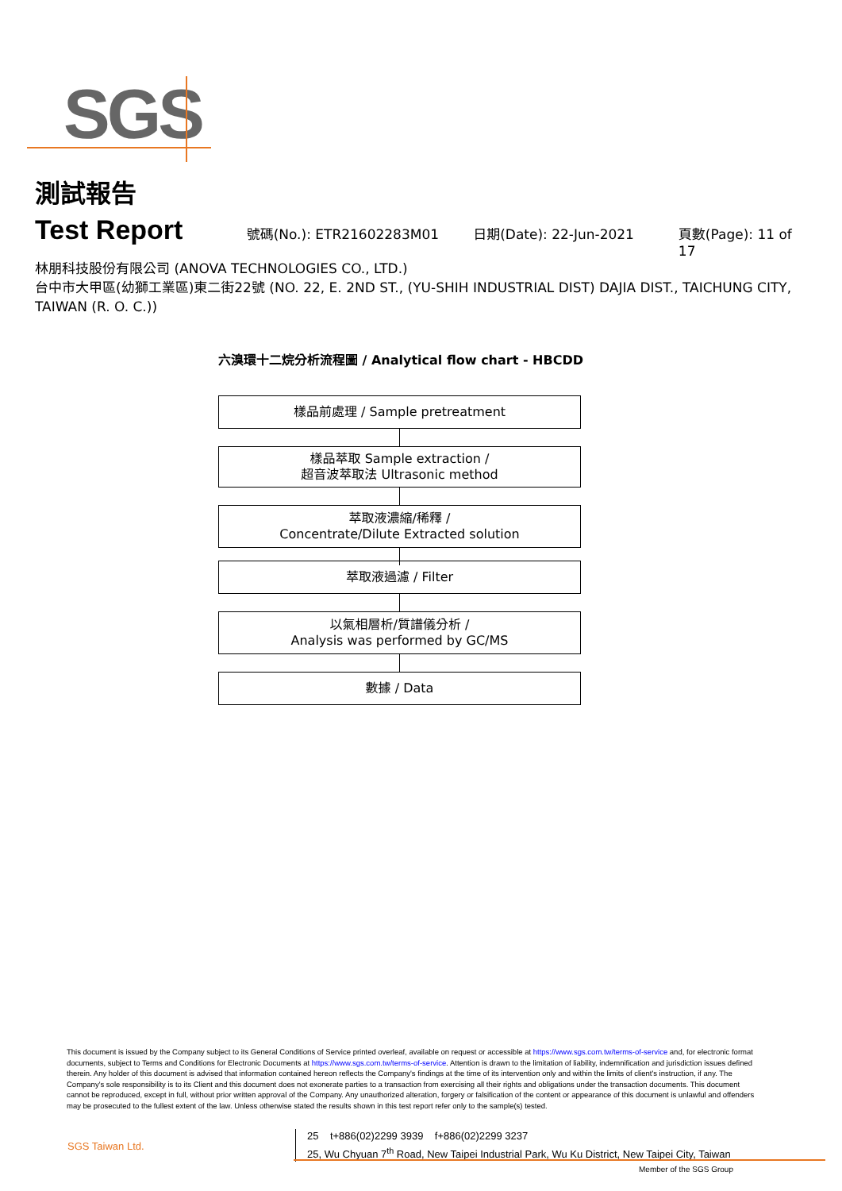SGS
測試報告
Test Report
號碼(No.): ETR21602283M01 日期(Date): 22-Jun-2021 頁數(Page): 11 of 17
林朋科技股份有限公司 (ANOVA TECHNOLOGIES CO., LTD.)
台中市大甲區(幼獅工業區)東二街22號 (NO. 22, E. 2ND ST., (YU-SHIH INDUSTRIAL DIST) DAJIA DIST., TAICHUNG CITY, TAIWAN (R. O. C.))
六溴環十二烷分析流程圖 / Analytical flow chart - HBCDD
樣品前處理 / Sample pretreatment
樣品萃取 Sample extraction /
超音波萃取法 Ultrasonic method
萃取液濃縮/稀釋 /
Concentrate/Dilute Extracted solution
萃取液過濾 / Filter
以氣相層析/質譜儀分析 /
Analysis was performed by GC/MS
數據 / Data
This document is issued by the Company subject to its General Conditions of Service printed overleaf, available on request or accessible at https://www.sgs.com.tw/terms-of-service and, for electronic format documents, subject to Terms and Conditions for Electronic Documents at https://www.sgs.com.tw/terms-of-service. Attention is drawn to the limitation of liability, indemnification and jurisdiction issues defined therein. Any holder of this document is advised that information contained hereon reflects the Company's findings at the time of its intervention only and within the limits of client's instruction, if any. The Company's sole responsibility is to its Client and this document does not exonerate parties to a transaction from exercising all their rights and obligations under the transaction documents. This document cannot be reproduced, except in full, without prior written approval of the Company. Any unauthorized alteration, forgery or falsification of the content or appearance of this document is unlawful and offenders may be prosecuted to the fullest extent of the law. Unless otherwise stated the results shown in this test report refer only to the sample(s) tested.
SGS Taiwan Ltd.
25 t+886(02)2299 3939 f+886(02)2299 3237
25, Wu Chyuan 7<sup>th</sup> Road, New Taipei Industrial Park, Wu Ku District, New Taipei City, Taiwan
Member of the SGS Group